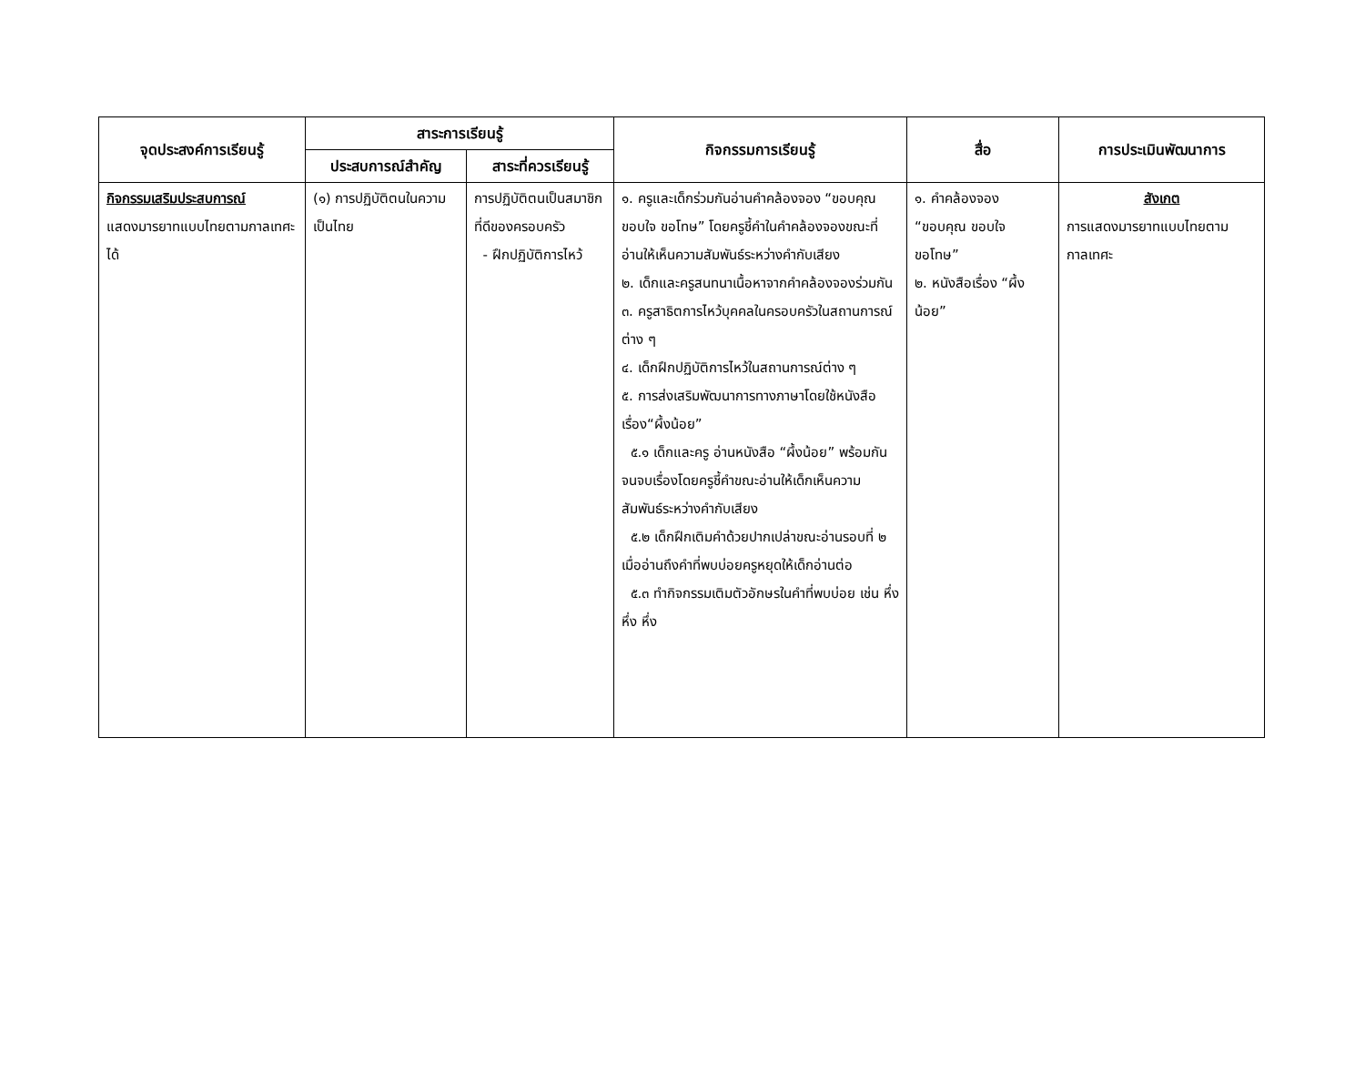| จุดประสงค์การเรียนรู้ | สาระการเรียนรู้ | | กิจกรรมการเรียนรู้ | สื่อ | การประเมินพัฒนาการ |
| --- | --- | --- | --- | --- | --- |
| | ประสบการณ์สำคัญ | สาระที่ควรเรียนรู้ | | | |
| กิจกรรมเสริมประสบการณ์ แสดงมารยาทแบบไทยตามกาลเทศะได้ | (๑) การปฏิบัติตนในความเป็นไทย | การปฏิบัติตนเป็นสมาชิกที่ดีของครอบครัว - ฝึกปฏิบัติการไหว้ | ๑. ครูและเด็กร่วมกันอ่านคำคล้องจอง “ขอบคุณ ขอบใจ ขอโทษ” โดยครูชี้คำในคำคล้องจองขณะที่อ่านให้เห็นความสัมพันธ์ระหว่างคำกับเสียง ๒. เด็กและครูสนทนาเนื้อหาจากคำคล้องจองร่วมกัน ๓. ครูสาธิตการไหว้บุคคลในครอบครัวในสถานการณ์ต่าง ๆ ๔. เด็กฝึกปฏิบัติการไหว้ในสถานการณ์ต่าง ๆ ๕. การส่งเสริมพัฒนาการทางภาษาโดยใช้หนังสือเรื่อง“ผึ้งน้อย” ๕.๑ เด็กและครู อ่านหนังสือ “ผึ้งน้อย” พร้อมกันจนจบเรื่องโดยครูชี้คำขณะอ่านให้เด็กเห็นความสัมพันธ์ระหว่างคำกับเสียง ๕.๒ เด็กฝึกเติมคำด้วยปากเปล่าขณะอ่านรอบที่ ๒ เมื่ออ่านถึงคำที่พบบ่อยครูหยุดให้เด็กอ่านต่อ ๕.๓ ทำกิจกรรมเติมตัวอักษรในคำที่พบบ่อย เช่น หึ่ง หึ่ง หึ่ง | ๑. คำคล้องจอง “ขอบคุณ ขอบใจ ขอโทษ” ๒. หนังสือเรื่อง “ผึ้งน้อย” | สังเกต การแสดงมารยาทแบบไทยตามกาลเทศะ |